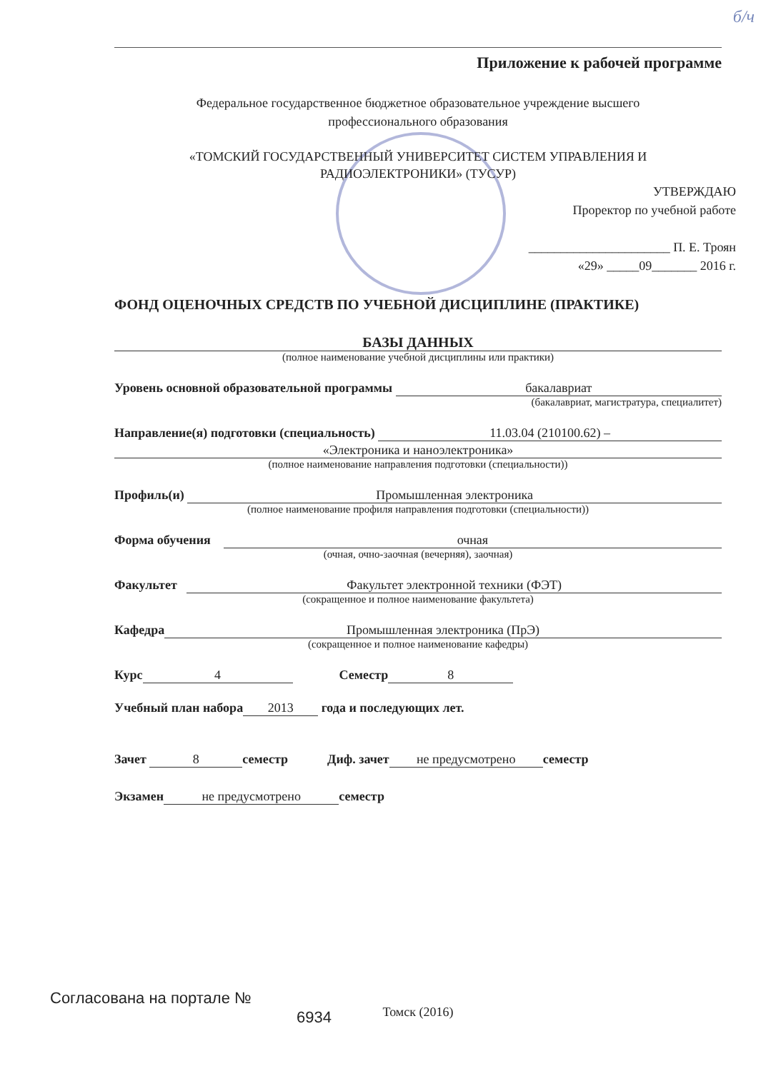б/ч
Приложение к рабочей программе
Федеральное государственное бюджетное образовательное учреждение высшего
профессионального образования
«ТОМСКИЙ ГОСУДАРСТВЕННЫЙ УНИВЕРСИТЕТ СИСТЕМ УПРАВЛЕНИЯ И
РАДИОЭЛЕКТРОНИКИ» (ТУСУР)
УТВЕРЖДАЮ
Проректор по учебной работе
______________________ П. Е. Троян
«29» _____09_______ 2016 г.
ФОНД ОЦЕНОЧНЫХ СРЕДСТВ ПО УЧЕБНОЙ ДИСЦИПЛИНЕ (ПРАКТИКЕ)
БАЗЫ ДАННЫХ
(полное наименование учебной дисциплины или практики)
Уровень основной образовательной программы бакалавриат
(бакалавриат, магистратура, специалитет)
Направление(я) подготовки (специальность) 11.03.04 (210100.62) –
«Электроника и наноэлектроника»
(полное наименование направления подготовки (специальности))
Профиль(и) Промышленная электроника
(полное наименование профиля направления подготовки (специальности))
Форма обучения очная
(очная, очно-заочная (вечерняя), заочная)
Факультет Факультет электронной техники (ФЭТ)
(сокращенное и полное наименование факультета)
Кафедра Промышленная электроника (ПрЭ)
(сокращенное и полное наименование кафедры)
Курс 4 Семестр 8
Учебный план набора 2013 года и последующих лет.
Зачет 8 семестр Диф. зачет не предусмотрено семестр
Экзамен не предусмотрено семестр
Томск (2016)
Согласована на портале №
6934